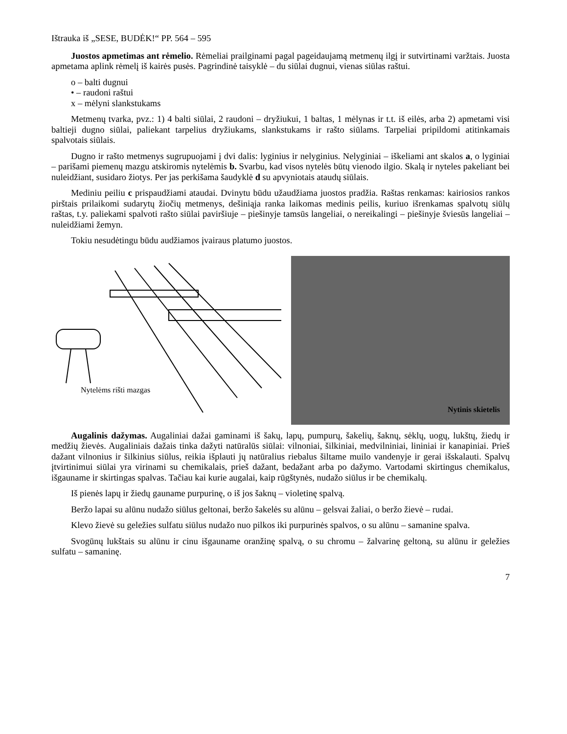Ištrauka iš „SESE, BUDĖK!“ PP. 564 – 595
Juostos apmetimas ant rėmelio. Rėmeliai prailginami pagal pageidaujamą metmenų ilgį ir sutvirtinami varžtais. Juosta apmetama aplink rėmelį iš kairės pusės. Pagrindinė taisyklė – du siūlai dugnui, vienas siūlas raštui.
o – balti dugnui
• – raudoni raštui
x – mėlyni slankstukams
Metmenų tvarka, pvz.: 1) 4 balti siūlai, 2 raudoni – dryžiukui, 1 baltas, 1 mėlynas ir t.t. iš eilės, arba 2) apmetami visi baltieji dugno siūlai, paliekant tarpelius dryžiukams, slankstukams ir rašto siūlams. Tarpeliai pripildomi atitinkamais spalvotais siūlais.
Dugno ir rašto metmenys sugrupuojami į dvi dalis: lyginius ir nelyginius. Nelyginiai – iškeliami ant skalos a, o lyginiai – parišami piemenų mazgu atskiromis nytelėmis b. Svarbu, kad visos nytelės būtų vienodo ilgio. Skalą ir nyteles pakeliant bei nuleidžiant, susidaro žiotys. Per jas perkišama šaudyklė d su apvyniotais ataudų siūlais.
Mediniu peiliu c prispaudžiami ataudai. Dvinytu būdu užaudžiama juostos pradžia. Raštas renkamas: kairiosios rankos pirštais prilaikomi sudarytų žiočių metmenys, dešiniąja ranka laikomas medinis peilis, kuriuo išrenkamas spalvotų siūlų raštas, t.y. paliekami spalvoti rašto siūlai paviršiuje – piešinyje tamsūs langeliai, o nereikalingi – piešinyje šviesūs langeliai – nuleidžiami žemyn.
Tokiu nesudėtingu būdu audžiamos įvairaus platumo juostos.
Nytelėms rišti mazgas
Nytinis skietelis
Augalinis dažymas. Augaliniai dažai gaminami iš šakų, lapų, pumpurų, šakelių, šaknų, sėklų, uogų, lukštų, žiedų ir medžių žievės. Augaliniais dažais tinka dažyti natūralūs siūlai: vilnoniai, šilkiniai, medvilniniai, lininiai ir kanapiniai. Prieš dažant vilnonius ir šilkinius siūlus, reikia išplauti jų natūralius riebalus šiltame muilo vandenyje ir gerai išskalauti. Spalvų įtvirtinimui siūlai yra virinami su chemikalais, prieš dažant, bedažant arba po dažymo. Vartodami skirtingus chemikalus, išgauname ir skirtingas spalvas. Tačiau kai kurie augalai, kaip rūgštynės, nudažo siūlus ir be chemikalų.
Iš pienės lapų ir žiedų gauname purpurinę, o iš jos šaknų – violetinę spalvą.
Beržo lapai su alūnu nudažo siūlus geltonai, beržo šakelės su alūnu – gelsvai žaliai, o beržo žievė – rudai.
Klevo žievė su geležies sulfatu siūlus nudažo nuo pilkos iki purpurinės spalvos, o su alūnu – samanine spalva.
Svogūnų lukštais su alūnu ir cinu išgauname oranžinę spalvą, o su chromu – žalvarinę geltoną, su alūnu ir geležies sulfatu – samaninę.
7